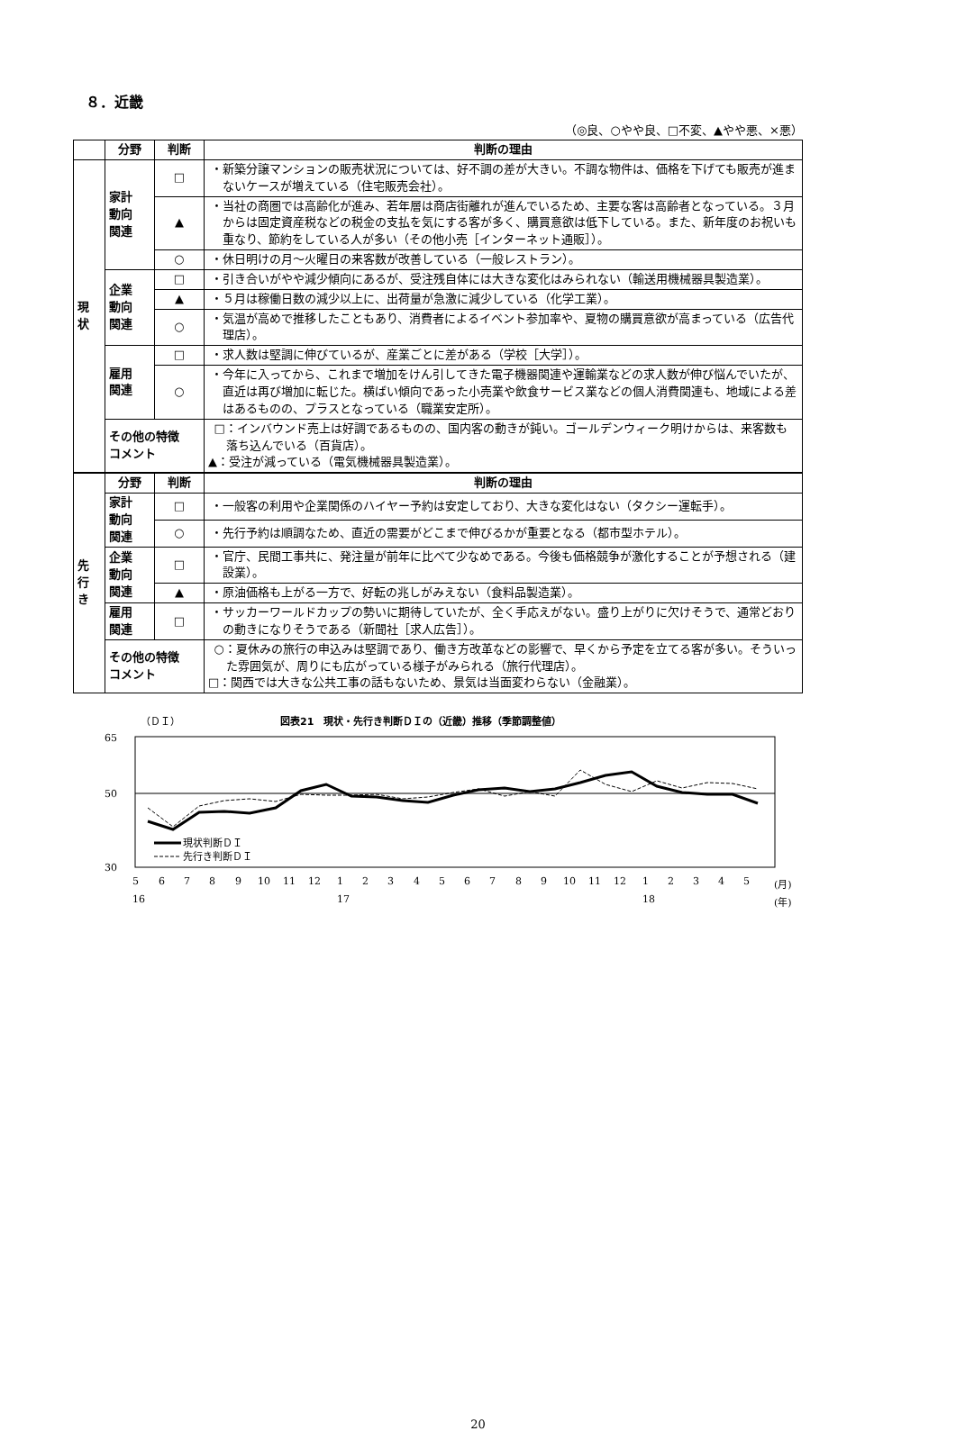８．近畿
（◎良、○やや良、□不変、▲やや悪、×悪）
| | 分野 | 判断 | 判断の理由 |
| --- | --- | --- | --- |
| 現 状 | 家計 動向 関連 | □ | ・新築分譲マンションの販売状況については、好不調の差が大きい。不調な物件は、価格を下げても販売が進まないケースが増えている（住宅販売会社）。 |
| | | ▲ | ・当社の商圏では高齢化が進み、若年層は商店街離れが進んでいるため、主要な客は高齢者となっている。３月からは固定資産税などの税金の支払を気にする客が多く、購買意欲は低下している。また、新年度のお祝いも重なり、節約をしている人が多い（その他小売［インターネット通販］）。 |
| | | ○ | ・休日明けの月～火曜日の来客数が改善している（一般レストラン）。 |
| | 企業 動向 関連 | □ | ・引き合いがやや減少傾向にあるが、受注残自体には大きな変化はみられない（輸送用機械器具製造業）。 |
| | | ▲ | ・５月は稼働日数の減少以上に、出荷量が急激に減少している（化学工業）。 |
| | | ○ | ・気温が高めで推移したこともあり、消費者によるイベント参加率や、夏物の購買意欲が高まっている（広告代理店）。 |
| | 雇用 関連 | □ | ・求人数は堅調に伸びているが、産業ごとに差がある（学校［大学］）。 |
| | | ○ | ・今年に入ってから、これまで増加をけん引してきた電子機器関連や運輸業などの求人数が伸び悩んでいたが、直近は再び増加に転じた。横ばい傾向であった小売業や飲食サービス業などの個人消費関連も、地域による差はあるものの、プラスとなっている（職業安定所）。 |
| | その他の特徴 コメント | | □：インバウンド売上は好調であるものの、国内客の動きが鈍い。ゴールデンウィーク明けからは、来客数も落ち込んでいる（百貨店）。 ▲：受注が減っている（電気機械器具製造業）。 |
| 先 行 き | 分野 | 判断 | 判断の理由 |
| | 家計 動向 関連 | □ | ・一般客の利用や企業関係のハイヤー予約は安定しており、大きな変化はない（タクシー運転手）。 |
| | | ○ | ・先行予約は順調なため、直近の需要がどこまで伸びるかが重要となる（都市型ホテル）。 |
| | 企業 動向 関連 | □ | ・官庁、民間工事共に、発注量が前年に比べて少なめである。今後も価格競争が激化することが予想される（建設業）。 |
| | | ▲ | ・原油価格も上がる一方で、好転の兆しがみえない（食料品製造業）。 |
| | 雇用 関連 | □ | ・サッカーワールドカップの勢いに期待していたが、全く手応えがない。盛り上がりに欠けそうで、通常どおりの動きになりそうである（新聞社［求人広告］）。 |
| | その他の特徴 コメント | | ○：夏休みの旅行の申込みは堅調であり、働き方改革などの影響で、早くから予定を立てる客が多い。そういった雰囲気が、周りにも広がっている様子がみられる（旅行代理店）。 □：関西では大きな公共工事の話もないため、景気は当面変わらない（金融業）。 |
（ＤＩ）
図表21　現状・先行き判断ＤＩの（近畿）推移（季節調整値）
65
50
30
現状判断ＤＩ
先行き判断ＤＩ
5
6
7
8
9
10
11
12
1
2
3
4
5
6
7
8
9
10
11
12
1
2
3
4
5
(月)
16
17
18
(年)
20